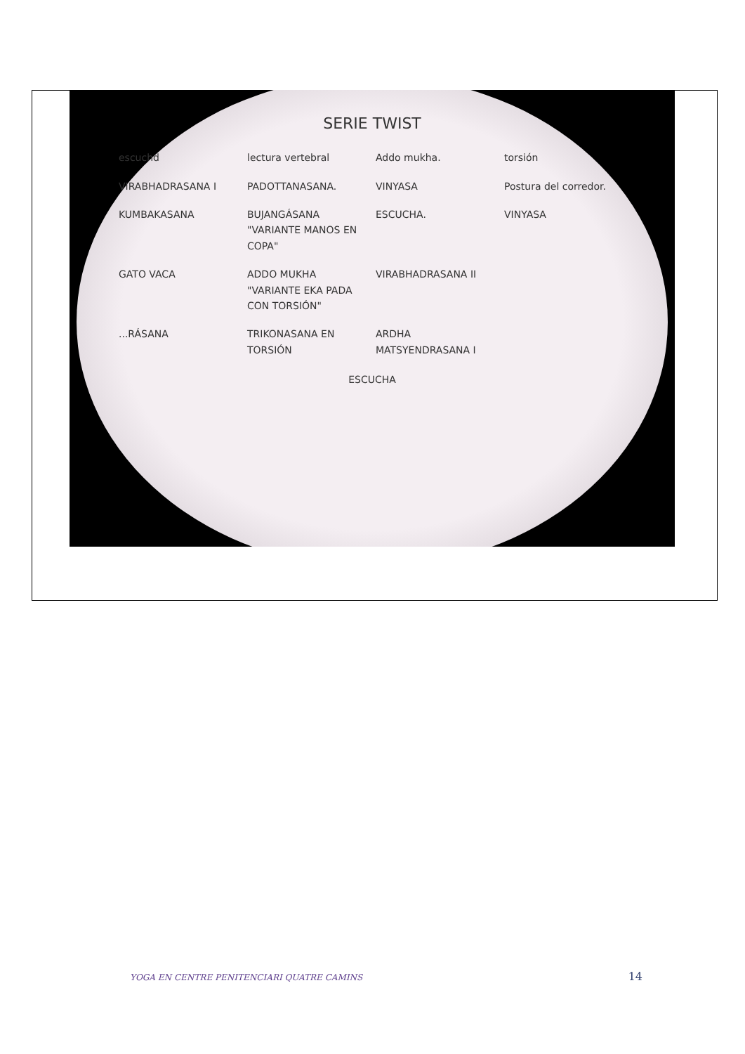SERIE TWIST
escuchd
lectura vertebral
Addo mukha.
torsión
VIRABHADRASANA I
PADOTTANASANA.
VINYASA
Postura del corredor.
KUMBAKASANA
BUJANGÁSANA "VARIANTE MANOS EN COPA"
ESCUCHA.
VINYASA
GATO VACA
ADDO MUKHA "VARIANTE EKA PADA CON TORSIÓN"
VIRABHADRASANA II
...RÁSANA
TRIKONASANA EN TORSIÓN
ARDHA MATSYENDRASANA I
ESCUCHA
YOGA EN CENTRE PENITENCIARI QUATRE CAMINS 14